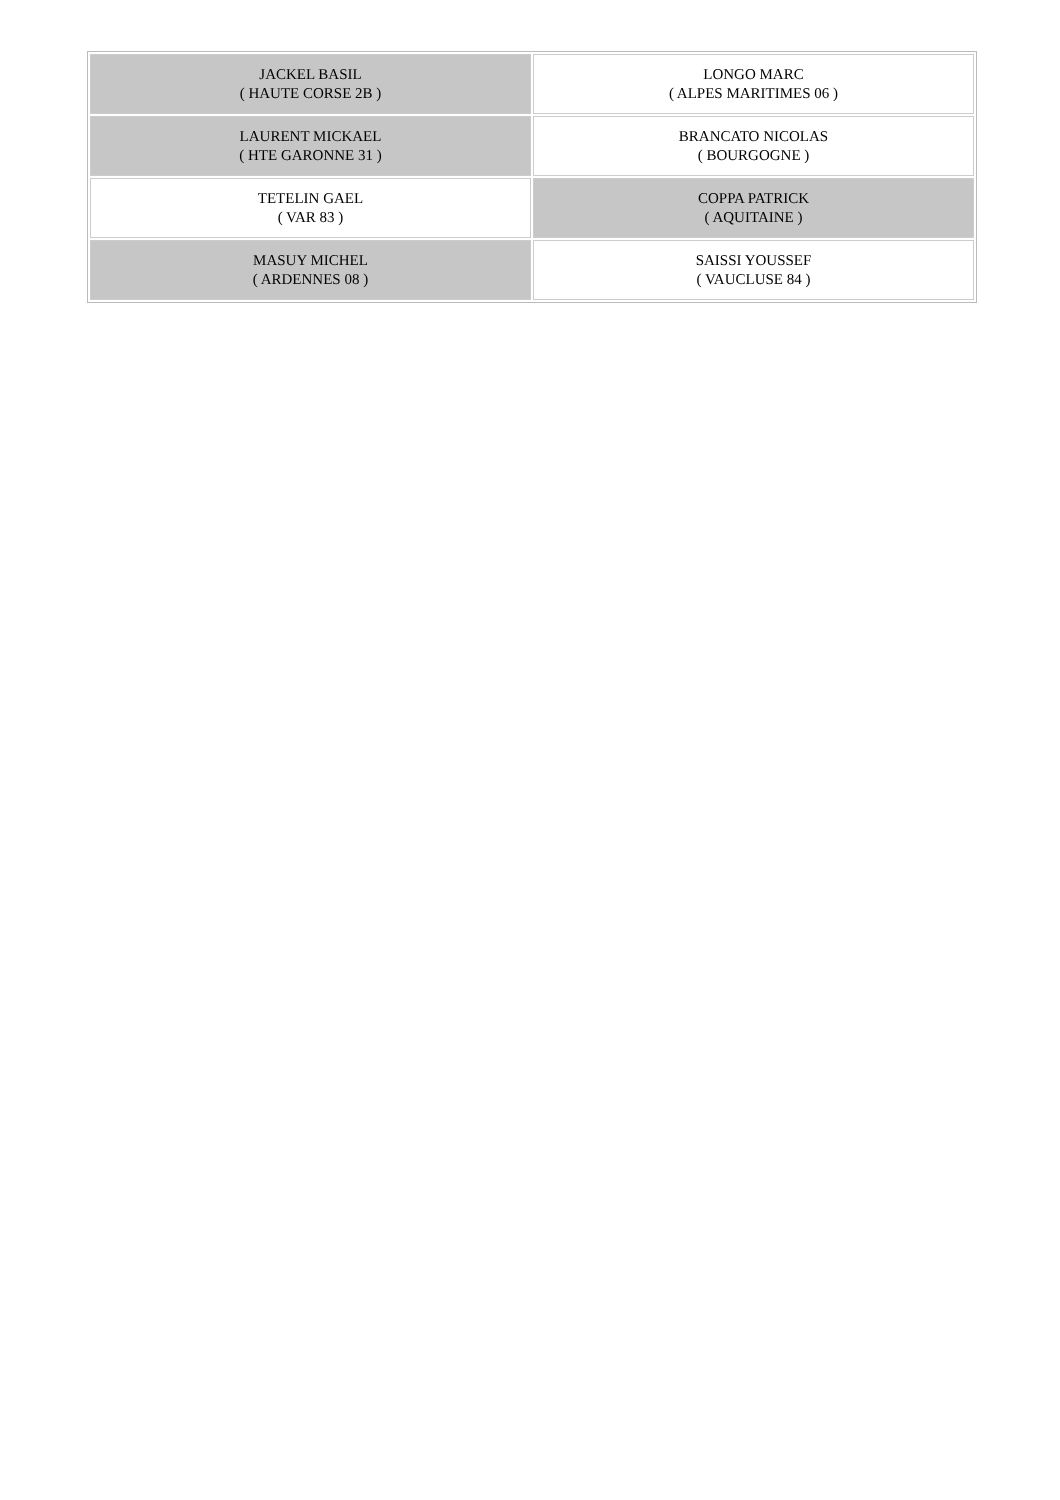| JACKEL BASIL ( HAUTE CORSE 2B ) | LONGO MARC ( ALPES MARITIMES 06 ) |
| LAURENT MICKAEL ( HTE GARONNE 31 ) | BRANCATO NICOLAS ( BOURGOGNE ) |
| TETELIN GAEL ( VAR 83 ) | COPPA PATRICK ( AQUITAINE ) |
| MASUY MICHEL ( ARDENNES 08 ) | SAISSI YOUSSEF ( VAUCLUSE 84 ) |